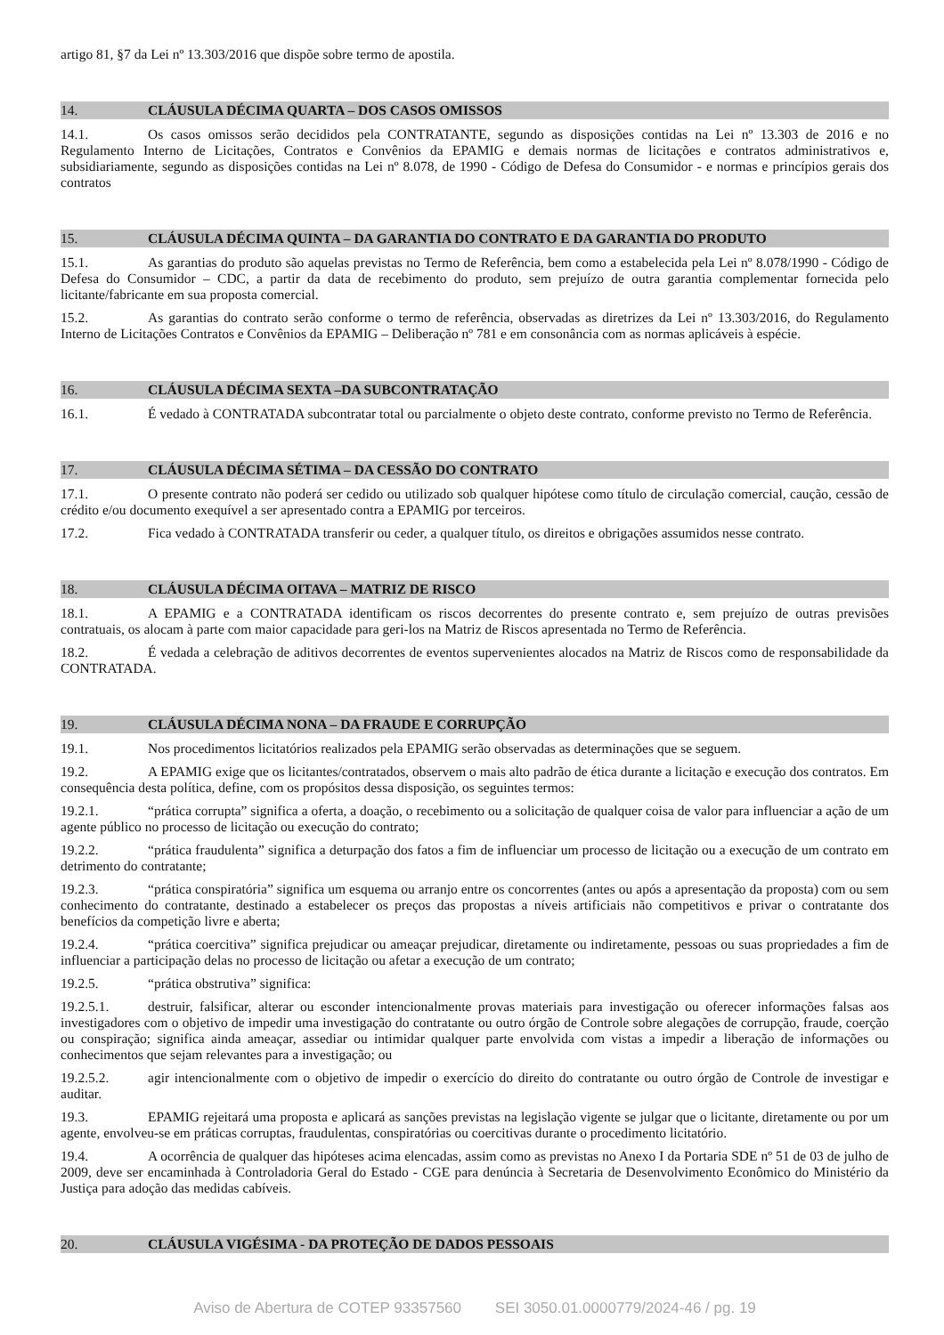artigo 81, §7 da Lei nº 13.303/2016 que dispõe sobre termo de apostila.
14. CLÁUSULA DÉCIMA QUARTA – DOS CASOS OMISSOS
14.1. Os casos omissos serão decididos pela CONTRATANTE, segundo as disposições contidas na Lei nº 13.303 de 2016 e no Regulamento Interno de Licitações, Contratos e Convênios da EPAMIG e demais normas de licitações e contratos administrativos e, subsidiariamente, segundo as disposições contidas na Lei nº 8.078, de 1990 - Código de Defesa do Consumidor - e normas e princípios gerais dos contratos
15. CLÁUSULA DÉCIMA QUINTA – DA GARANTIA DO CONTRATO E DA GARANTIA DO PRODUTO
15.1. As garantias do produto são aquelas previstas no Termo de Referência, bem como a estabelecida pela Lei nº 8.078/1990 - Código de Defesa do Consumidor – CDC, a partir da data de recebimento do produto, sem prejuízo de outra garantia complementar fornecida pelo licitante/fabricante em sua proposta comercial.
15.2. As garantias do contrato serão conforme o termo de referência, observadas as diretrizes da Lei nº 13.303/2016, do Regulamento Interno de Licitações Contratos e Convênios da EPAMIG – Deliberação nº 781 e em consonância com as normas aplicáveis à espécie.
16. CLÁUSULA DÉCIMA SEXTA –DA SUBCONTRATAÇÃO
16.1. É vedado à CONTRATADA subcontratar total ou parcialmente o objeto deste contrato, conforme previsto no Termo de Referência.
17. CLÁUSULA DÉCIMA SÉTIMA – DA CESSÃO DO CONTRATO
17.1. O presente contrato não poderá ser cedido ou utilizado sob qualquer hipótese como título de circulação comercial, caução, cessão de crédito e/ou documento exequível a ser apresentado contra a EPAMIG por terceiros.
17.2. Fica vedado à CONTRATADA transferir ou ceder, a qualquer título, os direitos e obrigações assumidos nesse contrato.
18. CLÁUSULA DÉCIMA OITAVA – MATRIZ DE RISCO
18.1. A EPAMIG e a CONTRATADA identificam os riscos decorrentes do presente contrato e, sem prejuízo de outras previsões contratuais, os alocam à parte com maior capacidade para geri-los na Matriz de Riscos apresentada no Termo de Referência.
18.2. É vedada a celebração de aditivos decorrentes de eventos supervenientes alocados na Matriz de Riscos como de responsabilidade da CONTRATADA.
19. CLÁUSULA DÉCIMA NONA – DA FRAUDE E CORRUPÇÃO
19.1. Nos procedimentos licitatórios realizados pela EPAMIG serão observadas as determinações que se seguem.
19.2. A EPAMIG exige que os licitantes/contratados, observem o mais alto padrão de ética durante a licitação e execução dos contratos. Em consequência desta política, define, com os propósitos dessa disposição, os seguintes termos:
19.2.1. “prática corrupta” significa a oferta, a doação, o recebimento ou a solicitação de qualquer coisa de valor para influenciar a ação de um agente público no processo de licitação ou execução do contrato;
19.2.2. “prática fraudulenta” significa a deturpação dos fatos a fim de influenciar um processo de licitação ou a execução de um contrato em detrimento do contratante;
19.2.3. “prática conspiratória” significa um esquema ou arranjo entre os concorrentes (antes ou após a apresentação da proposta) com ou sem conhecimento do contratante, destinado a estabelecer os preços das propostas a níveis artificiais não competitivos e privar o contratante dos benefícios da competição livre e aberta;
19.2.4. “prática coercitiva” significa prejudicar ou ameaçar prejudicar, diretamente ou indiretamente, pessoas ou suas propriedades a fim de influenciar a participação delas no processo de licitação ou afetar a execução de um contrato;
19.2.5. “prática obstrutiva” significa:
19.2.5.1. destruir, falsificar, alterar ou esconder intencionalmente provas materiais para investigação ou oferecer informações falsas aos investigadores com o objetivo de impedir uma investigação do contratante ou outro órgão de Controle sobre alegações de corrupção, fraude, coerção ou conspiração; significa ainda ameaçar, assediar ou intimidar qualquer parte envolvida com vistas a impedir a liberação de informações ou conhecimentos que sejam relevantes para a investigação; ou
19.2.5.2. agir intencionalmente com o objetivo de impedir o exercício do direito do contratante ou outro órgão de Controle de investigar e auditar.
19.3. EPAMIG rejeitará uma proposta e aplicará as sanções previstas na legislação vigente se julgar que o licitante, diretamente ou por um agente, envolveu-se em práticas corruptas, fraudulentas, conspiratórias ou coercitivas durante o procedimento licitatório.
19.4. A ocorrência de qualquer das hipóteses acima elencadas, assim como as previstas no Anexo I da Portaria SDE nº 51 de 03 de julho de 2009, deve ser encaminhada à Controladoria Geral do Estado - CGE para denúncia à Secretaria de Desenvolvimento Econômico do Ministério da Justiça para adoção das medidas cabíveis.
20. CLÁUSULA VIGÉSIMA - DA PROTEÇÃO DE DADOS PESSOAIS
Aviso de Abertura de COTEP 93357560 SEI 3050.01.0000779/2024-46 / pg. 19